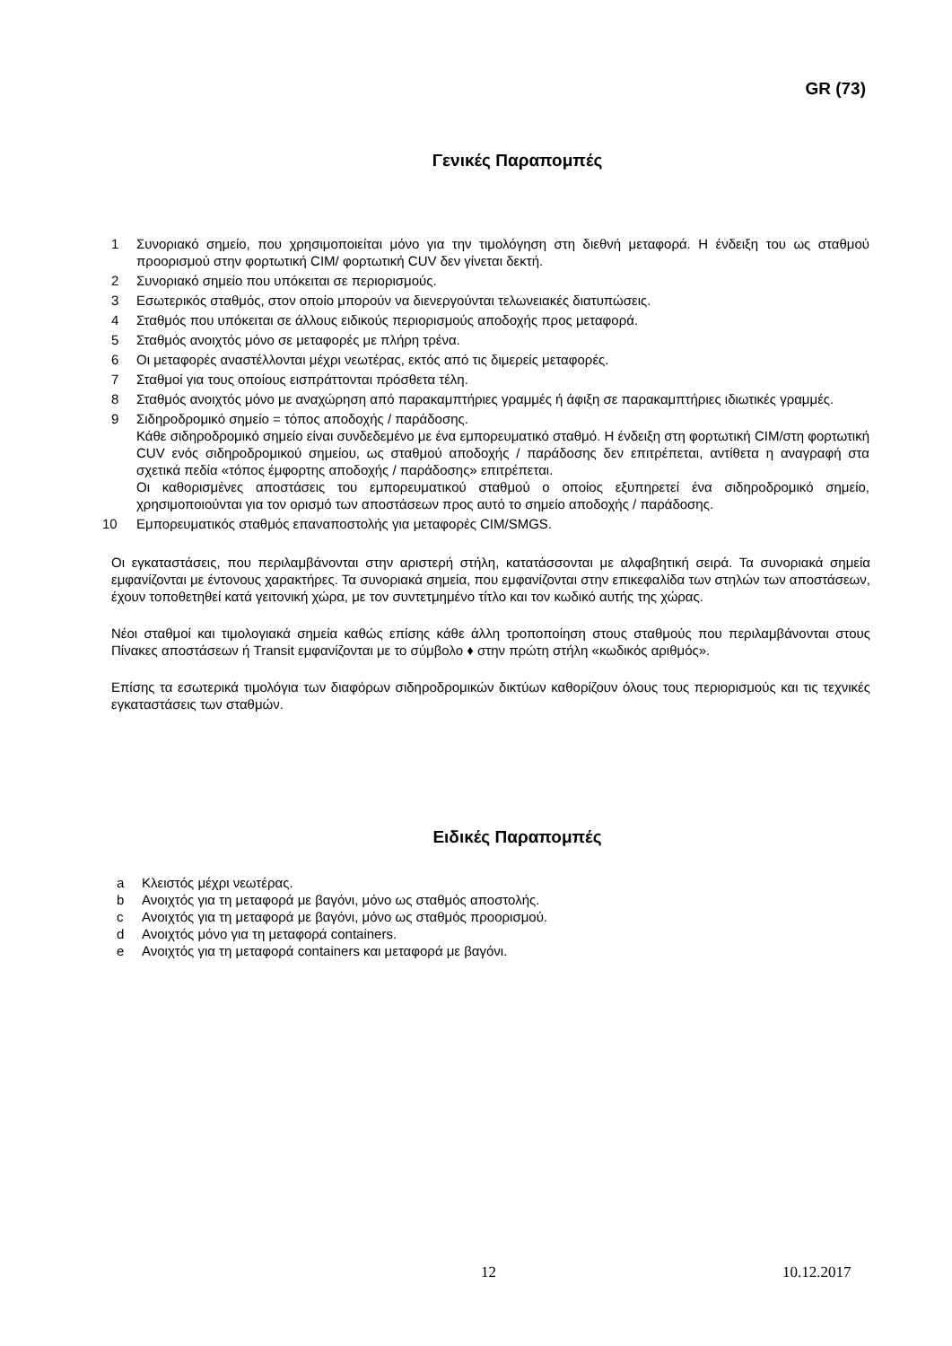GR (73)
Γενικές Παραπομπές
1 Συνοριακό σημείο, που χρησιμοποιείται μόνο για την τιμολόγηση στη διεθνή μεταφορά. Η ένδειξη του ως σταθμού προορισμού στην φορτωτική CIM/ φορτωτική CUV δεν γίνεται δεκτή.
2 Συνοριακό σημείο που υπόκειται σε περιορισμούς.
3 Εσωτερικός σταθμός, στον οποίο μπορούν να διενεργούνται τελωνειακές διατυπώσεις.
4 Σταθμός που υπόκειται σε άλλους ειδικούς περιορισμούς αποδοχής προς μεταφορά.
5 Σταθμός ανοιχτός μόνο σε μεταφορές με πλήρη τρένα.
6 Οι μεταφορές αναστέλλονται μέχρι νεωτέρας, εκτός από τις διμερείς μεταφορές.
7 Σταθμοί για τους οποίους εισπράττονται πρόσθετα τέλη.
8 Σταθμός ανοιχτός μόνο με αναχώρηση από παρακαμπτήριες γραμμές ή άφιξη σε παρακαμπτήριες ιδιωτικές γραμμές.
9 Σιδηροδρομικό σημείο = τόπος αποδοχής / παράδοσης.
Κάθε σιδηροδρομικό σημείο είναι συνδεδεμένο με ένα εμπορευματικό σταθμό. Η ένδειξη στη φορτωτική CIM/στη φορτωτική CUV ενός σιδηροδρομικού σημείου, ως σταθμού αποδοχής / παράδοσης δεν επιτρέπεται, αντίθετα η αναγραφή στα σχετικά πεδία «τόπος έμφορτης αποδοχής / παράδοσης» επιτρέπεται.
Οι καθορισμένες αποστάσεις του εμπορευματικού σταθμού ο οποίος εξυπηρετεί ένα σιδηροδρομικό σημείο, χρησιμοποιούνται για τον ορισμό των αποστάσεων προς αυτό το σημείο αποδοχής / παράδοσης.
10 Εμπορευματικός σταθμός επαναποστολής για μεταφορές CIM/SMGS.
Οι εγκαταστάσεις, που περιλαμβάνονται στην αριστερή στήλη, κατατάσσονται με αλφαβητική σειρά. Τα συνοριακά σημεία εμφανίζονται με έντονους χαρακτήρες. Τα συνοριακά σημεία, που εμφανίζονται στην επικεφαλίδα των στηλών των αποστάσεων, έχουν τοποθετηθεί κατά γειτονική χώρα, με τον συντετμημένο τίτλο και τον κωδικό αυτής της χώρας.
Νέοι σταθμοί και τιμολογιακά σημεία καθώς επίσης κάθε άλλη τροποποίηση στους σταθμούς που περιλαμβάνονται στους Πίνακες αποστάσεων ή Transit εμφανίζονται με το σύμβολο ♦ στην πρώτη στήλη «κωδικός αριθμός».
Επίσης τα εσωτερικά τιμολόγια των διαφόρων σιδηροδρομικών δικτύων καθορίζουν όλους τους περιορισμούς και τις τεχνικές εγκαταστάσεις των σταθμών.
Ειδικές Παραπομπές
a Κλειστός μέχρι νεωτέρας.
b Ανοιχτός για τη μεταφορά με βαγόνι, μόνο ως σταθμός αποστολής.
c Ανοιχτός για τη μεταφορά με βαγόνι, μόνο ως σταθμός προορισμού.
d Ανοιχτός μόνο για τη μεταφορά containers.
e Ανοιχτός για τη μεταφορά containers και μεταφορά με βαγόνι.
12 10.12.2017